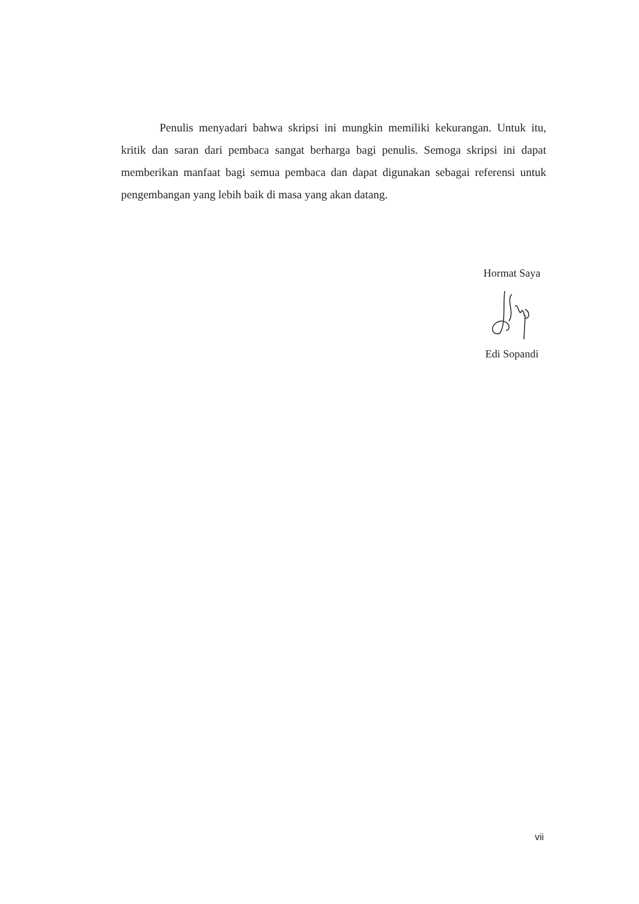Penulis menyadari bahwa skripsi ini mungkin memiliki kekurangan. Untuk itu, kritik dan saran dari pembaca sangat berharga bagi penulis. Semoga skripsi ini dapat memberikan manfaat bagi semua pembaca dan dapat digunakan sebagai referensi untuk pengembangan yang lebih baik di masa yang akan datang.
Hormat Saya
Edi Sopandi
vii